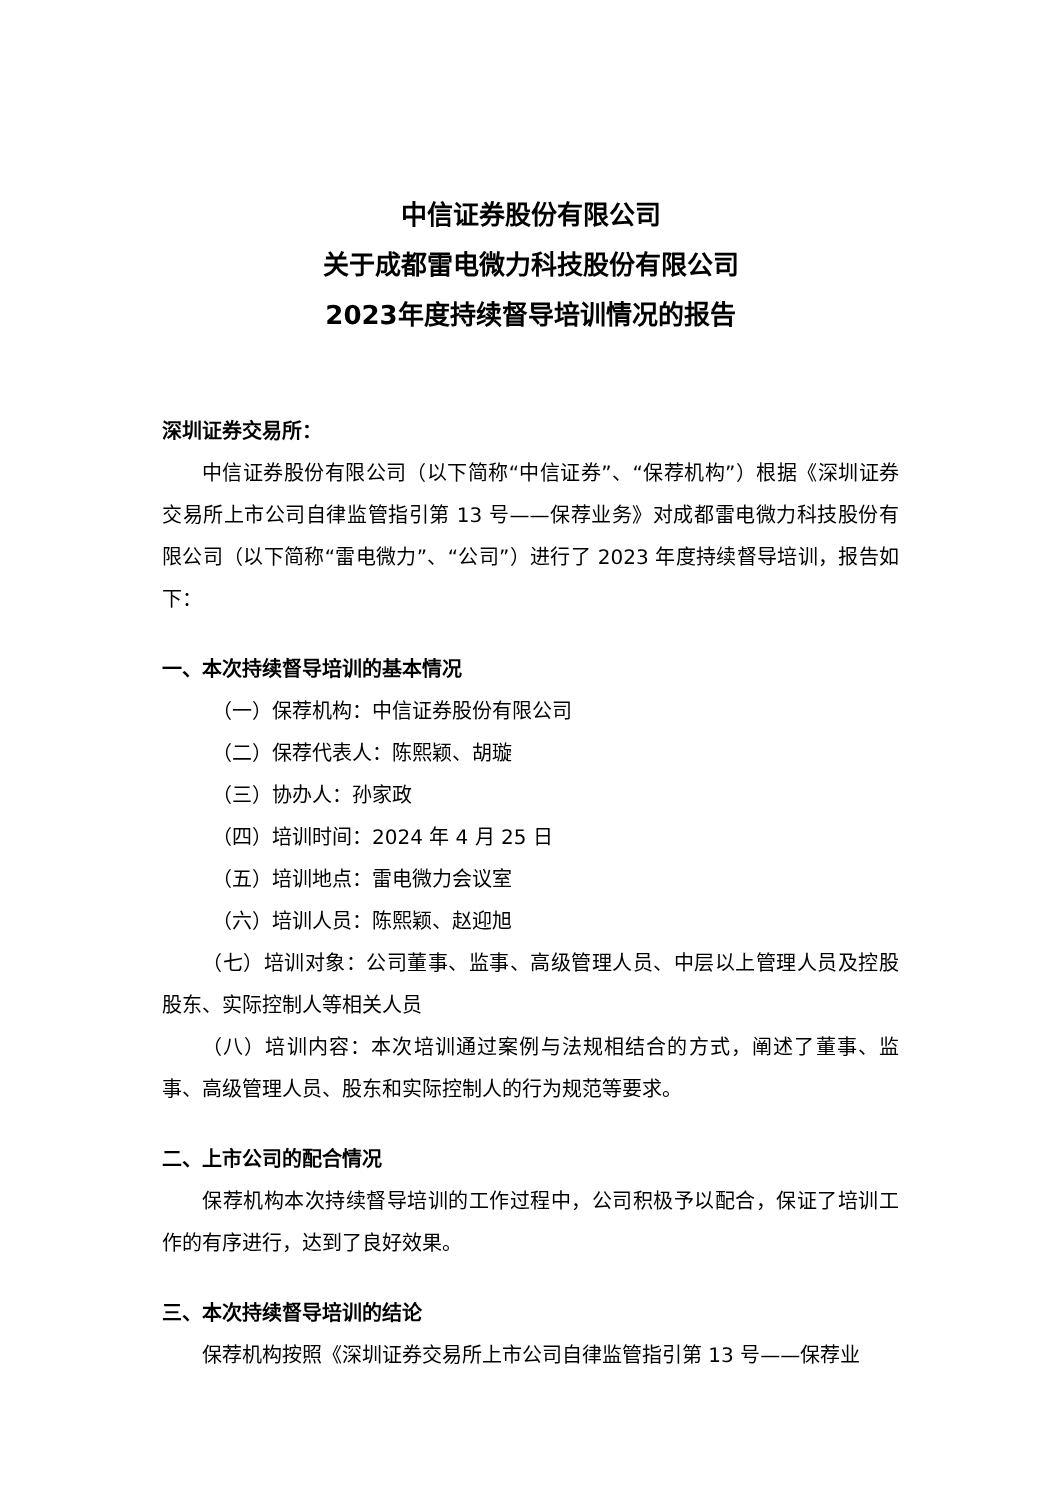中信证券股份有限公司
关于成都雷电微力科技股份有限公司
2023年度持续督导培训情况的报告
深圳证券交易所：
中信证券股份有限公司（以下简称“中信证券”、“保荐机构”）根据《深圳证券交易所上市公司自律监管指引第 13 号——保荐业务》对成都雷电微力科技股份有限公司（以下简称“雷电微力”、“公司”）进行了 2023 年度持续督导培训，报告如下：
一、本次持续督导培训的基本情况
（一）保荐机构：中信证券股份有限公司
（二）保荐代表人：陈熙颖、胡璇
（三）协办人：孙家政
（四）培训时间：2024 年 4 月 25 日
（五）培训地点：雷电微力会议室
（六）培训人员：陈熙颖、赵迎旭
（七）培训对象：公司董事、监事、高级管理人员、中层以上管理人员及控股股东、实际控制人等相关人员
（八）培训内容：本次培训通过案例与法规相结合的方式，阐述了董事、监事、高级管理人员、股东和实际控制人的行为规范等要求。
二、上市公司的配合情况
保荐机构本次持续督导培训的工作过程中，公司积极予以配合，保证了培训工作的有序进行，达到了良好效果。
三、本次持续督导培训的结论
保荐机构按照《深圳证券交易所上市公司自律监管指引第 13 号——保荐业